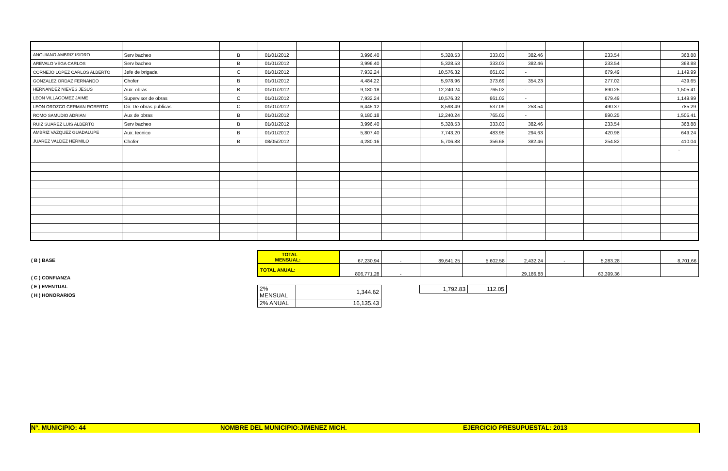| ANGUIANO AMBRIZ ISIDRO | Serv bacheo | B | 01/01/2012 | | 3,996.40 | | 5,328.53 | 333.03 | 382.46 | | 233.54 | | 368.88 |
| AREVALO VEGA CARLOS | Serv bacheo | B | 01/01/2012 | | 3,996.40 | | 5,328.53 | 333.03 | 382.46 | | 233.54 | | 368.88 |
| CORNEJO LOPEZ CARLOS ALBERTO | Jefe de brigada | C | 01/01/2012 | | 7,932.24 | | 10,576.32 | 661.02 | - | | 679.49 | | 1,149.99 |
| GONZALEZ ORDAZ FERNANDO | Chofer | B | 01/01/2012 | | 4,484.22 | | 5,978.96 | 373.69 | 354.23 | | 277.02 | | 439.65 |
| HERNANDEZ NIEVES JESUS | Aux. obras | B | 01/01/2012 | | 9,180.18 | | 12,240.24 | 765.02 | - | | 890.25 | | 1,505.41 |
| LEON VILLAGOMEZ JAIME | Supervisor de obras | C | 01/01/2012 | | 7,932.24 | | 10,576.32 | 661.02 | - | | 679.49 | | 1,149.99 |
| LEON OROZCO GERMAN ROBERTO | Dir. De obras publicas | C | 01/01/2012 | | 6,445.12 | | 8,593.49 | 537.09 | 253.54 | | 490.37 | | 785.29 |
| ROMO SAMUDIO ADRIAN | Aux de obras | B | 01/01/2012 | | 9,180.18 | | 12,240.24 | 765.02 | - | | 890.25 | | 1,505.41 |
| RUIZ SUAREZ LUIS ALBERTO | Serv bacheo | B | 01/01/2012 | | 3,996.40 | | 5,328.53 | 333.03 | 382.46 | | 233.54 | | 368.88 |
| AMBRIZ VAZQUEZ GUADALUPE | Aux. tecnico | B | 01/01/2012 | | 5,807.40 | | 7,743.20 | 483.95 | 294.63 | | 420.98 | | 649.24 |
| JUAREZ VALDEZ HERMILO | Chofer | B | 08/05/2012 | | 4,280.16 | | 5,706.88 | 356.68 | 382.46 | | 254.82 | | 410.04 |
| | | | | | | | | | | | | | - |
( B ) BASE
( C ) CONFIANZA
( E ) EVENTUAL
( H ) HONORARIOS
| TOTAL MENSUAL: | 67,230.94 | - | 89,641.25 | 5,602.58 | 2,432.24 | - | 5,283.28 | | 8,701.66 |
| TOTAL ANUAL: | 806,771.28 | - | | | 29,186.88 | | 63,399.36 | | |
| 2% MENSUAL | | 1,344.62 |
| 2% ANUAL | | 16,135.43 |
| 1,792.83 | 112.05 |
N°. MUNICIPIO: 44 NOMBRE DEL MUNICIPIO:JIMENEZ MICH. EJERCICIO PRESUPUESTAL: 2013